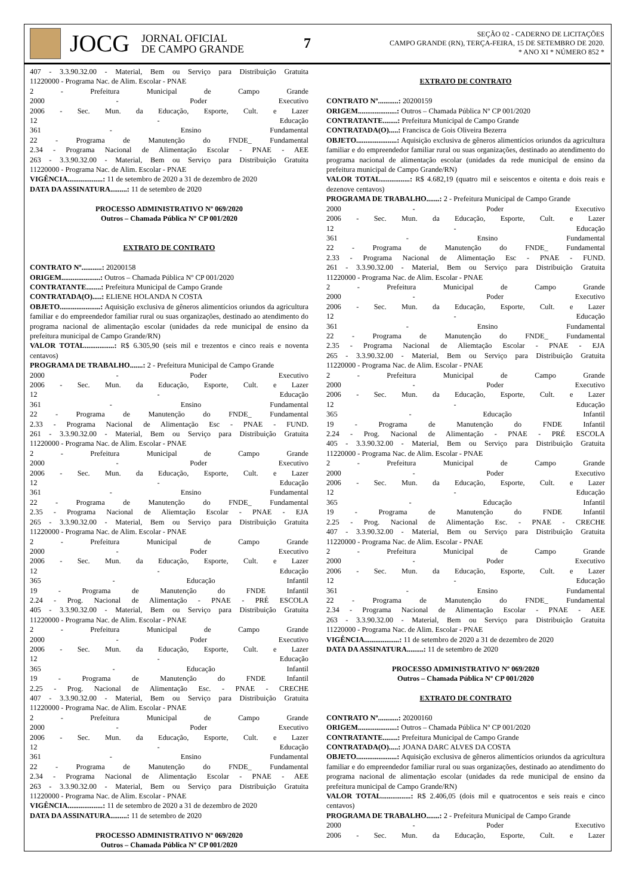JOCG
JORNAL OFICIAL
DE CAMPO GRANDE
7
SEÇÃO 02 - CADERNO DE LICITAÇÕES
CAMPO GRANDE (RN), TERÇA-FEIRA, 15 DE SETEMBRO DE 2020.
* ANO XI * NÚMERO 852 *
407 - 3.3.90.32.00 - Material, Bem ou Serviço para Distribuição Gratuita
11220000 - Programa Nac. de Alim. Escolar - PNAE
2 - Prefeitura Municipal de Campo Grande
2000 - Poder Executivo
2006 - Sec. Mun. da Educação, Esporte, Cult. e Lazer
12 - Educação
361 - Ensino Fundamental
22 - Programa de Manutenção do FNDE_ Fundamental
2.34 - Programa Nacional de Alimentação Escolar - PNAE - AEE
263 - 3.3.90.32.00 - Material, Bem ou Serviço para Distribuição Gratuita
11220000 - Programa Nac. de Alim. Escolar - PNAE
VIGÊNCIA...................: 11 de setembro de 2020 a 31 de dezembro de 2020
DATA DA ASSINATURA.........: 11 de setembro de 2020
PROCESSO ADMINISTRATIVO Nº 069/2020
Outros – Chamada Pública Nº CP 001/2020
EXTRATO DE CONTRATO
CONTRATO Nº...........: 20200158
ORIGEM.....................: Outros – Chamada Pública Nº CP 001/2020
CONTRATANTE........: Prefeitura Municipal de Campo Grande
CONTRATADA(O).....: ELIENE HOLANDA N COSTA
OBJETO......................: Aquisição exclusiva de gêneros alimentícios oriundos da agricultura familiar e do empreendedor familiar rural ou suas organizações, destinado ao atendimento do programa nacional de alimentação escolar (unidades da rede municipal de ensino da prefeitura municipal de Campo Grande/RN)
VALOR TOTAL................: R$ 6.305,90 (seis mil e trezentos e cinco reais e noventa centavos)
PROGRAMA DE TRABALHO.......: 2 - Prefeitura Municipal de Campo Grande
2000 - Poder Executivo
2006 - Sec. Mun. da Educação, Esporte, Cult. e Lazer
12 - Educação
361 - Ensino Fundamental
22 - Programa de Manutenção do FNDE_ Fundamental
2.33 - Programa Nacional de Alimentação Esc - PNAE - FUND.
261 - 3.3.90.32.00 - Material, Bem ou Serviço para Distribuição Gratuita
11220000 - Programa Nac. de Alim. Escolar - PNAE
2 - Prefeitura Municipal de Campo Grande
2000 - Poder Executivo
2006 - Sec. Mun. da Educação, Esporte, Cult. e Lazer
12 - Educação
361 - Ensino Fundamental
22 - Programa de Manutenção do FNDE_ Fundamental
2.35 - Programa Nacional de Aliemtação Escolar - PNAE - EJA
265 - 3.3.90.32.00 - Material, Bem ou Serviço para Distribuição Gratuita
11220000 - Programa Nac. de Alim. Escolar - PNAE
2 - Prefeitura Municipal de Campo Grande
2000 - Poder Executivo
2006 - Sec. Mun. da Educação, Esporte, Cult. e Lazer
12 - Educação
365 - Educação Infantil
19 - Programa de Manutenção do FNDE Infantil
2.24 - Prog. Nacional de Alimentação - PNAE - PRÉ ESCOLA
405 - 3.3.90.32.00 - Material, Bem ou Serviço para Distribuição Gratuita
11220000 - Programa Nac. de Alim. Escolar - PNAE
2 - Prefeitura Municipal de Campo Grande
2000 - Poder Executivo
2006 - Sec. Mun. da Educação, Esporte, Cult. e Lazer
12 - Educação
365 - Educação Infantil
19 - Programa de Manutenção do FNDE Infantil
2.25 - Prog. Nacional de Alimentação Esc. - PNAE - CRECHE
407 - 3.3.90.32.00 - Material, Bem ou Serviço para Distribuição Gratuita
11220000 - Programa Nac. de Alim. Escolar - PNAE
2 - Prefeitura Municipal de Campo Grande
2000 - Poder Executivo
2006 - Sec. Mun. da Educação, Esporte, Cult. e Lazer
12 - Educação
361 - Ensino Fundamental
22 - Programa de Manutenção do FNDE_ Fundamental
2.34 - Programa Nacional de Alimentação Escolar - PNAE - AEE
263 - 3.3.90.32.00 - Material, Bem ou Serviço para Distribuição Gratuita
11220000 - Programa Nac. de Alim. Escolar - PNAE
VIGÊNCIA...................: 11 de setembro de 2020 a 31 de dezembro de 2020
DATA DA ASSINATURA.........: 11 de setembro de 2020
PROCESSO ADMINISTRATIVO Nº 069/2020
Outros – Chamada Pública Nº CP 001/2020
EXTRATO DE CONTRATO
CONTRATO Nº...........: 20200159
ORIGEM.....................: Outros – Chamada Pública Nº CP 001/2020
CONTRATANTE........: Prefeitura Municipal de Campo Grande
CONTRATADA(O).....: Francisca de Gois Oliveira Bezerra
OBJETO......................: Aquisição exclusiva de gêneros alimentícios oriundos da agricultura familiar e do empreendedor familiar rural ou suas organizações, destinado ao atendimento do programa nacional de alimentação escolar (unidades da rede municipal de ensino da prefeitura municipal de Campo Grande/RN)
VALOR TOTAL................: R$ 4.682,19 (quatro mil e seiscentos e oitenta e dois reais e dezenove centavos)
PROGRAMA DE TRABALHO.......: 2 - Prefeitura Municipal de Campo Grande
2000 - Poder Executivo
2006 - Sec. Mun. da Educação, Esporte, Cult. e Lazer
12 - Educação
361 - Ensino Fundamental
22 - Programa de Manutenção do FNDE_ Fundamental
2.33 - Programa Nacional de Alimentação Esc - PNAE - FUND.
261 - 3.3.90.32.00 - Material, Bem ou Serviço para Distribuição Gratuita
11220000 - Programa Nac. de Alim. Escolar - PNAE
2 - Prefeitura Municipal de Campo Grande
2000 - Poder Executivo
2006 - Sec. Mun. da Educação, Esporte, Cult. e Lazer
12 - Educação
361 - Ensino Fundamental
22 - Programa de Manutenção do FNDE_ Fundamental
2.35 - Programa Nacional de Aliemtação Escolar - PNAE - EJA
265 - 3.3.90.32.00 - Material, Bem ou Serviço para Distribuição Gratuita
11220000 - Programa Nac. de Alim. Escolar - PNAE
2 - Prefeitura Municipal de Campo Grande
2000 - Poder Executivo
2006 - Sec. Mun. da Educação, Esporte, Cult. e Lazer
12 - Educação
365 - Educação Infantil
19 - Programa de Manutenção do FNDE Infantil
2.24 - Prog. Nacional de Alimentação - PNAE - PRÉ ESCOLA
405 - 3.3.90.32.00 - Material, Bem ou Serviço para Distribuição Gratuita
11220000 - Programa Nac. de Alim. Escolar - PNAE
2 - Prefeitura Municipal de Campo Grande
2000 - Poder Executivo
2006 - Sec. Mun. da Educação, Esporte, Cult. e Lazer
12 - Educação
365 - Educação Infantil
19 - Programa de Manutenção do FNDE Infantil
2.25 - Prog. Nacional de Alimentação Esc. - PNAE - CRECHE
407 - 3.3.90.32.00 - Material, Bem ou Serviço para Distribuição Gratuita
11220000 - Programa Nac. de Alim. Escolar - PNAE
2 - Prefeitura Municipal de Campo Grande
2000 - Poder Executivo
2006 - Sec. Mun. da Educação, Esporte, Cult. e Lazer
12 - Educação
361 - Ensino Fundamental
22 - Programa de Manutenção do FNDE_ Fundamental
2.34 - Programa Nacional de Alimentação Escolar - PNAE - AEE
263 - 3.3.90.32.00 - Material, Bem ou Serviço para Distribuição Gratuita
11220000 - Programa Nac. de Alim. Escolar - PNAE
VIGÊNCIA...................: 11 de setembro de 2020 a 31 de dezembro de 2020
DATA DA ASSINATURA.........: 11 de setembro de 2020
PROCESSO ADMINISTRATIVO Nº 069/2020
Outros – Chamada Pública Nº CP 001/2020
EXTRATO DE CONTRATO
CONTRATO Nº...........: 20200160
ORIGEM.....................: Outros – Chamada Pública Nº CP 001/2020
CONTRATANTE........: Prefeitura Municipal de Campo Grande
CONTRATADA(O).....: JOANA DARC ALVES DA COSTA
OBJETO......................: Aquisição exclusiva de gêneros alimentícios oriundos da agricultura familiar e do empreendedor familiar rural ou suas organizações, destinado ao atendimento do programa nacional de alimentação escolar (unidades da rede municipal de ensino da prefeitura municipal de Campo Grande/RN)
VALOR TOTAL................: R$ 2.406,05 (dois mil e quatrocentos e seis reais e cinco centavos)
PROGRAMA DE TRABALHO.......: 2 - Prefeitura Municipal de Campo Grande
2000 - Poder Executivo
2006 - Sec. Mun. da Educação, Esporte, Cult. e Lazer